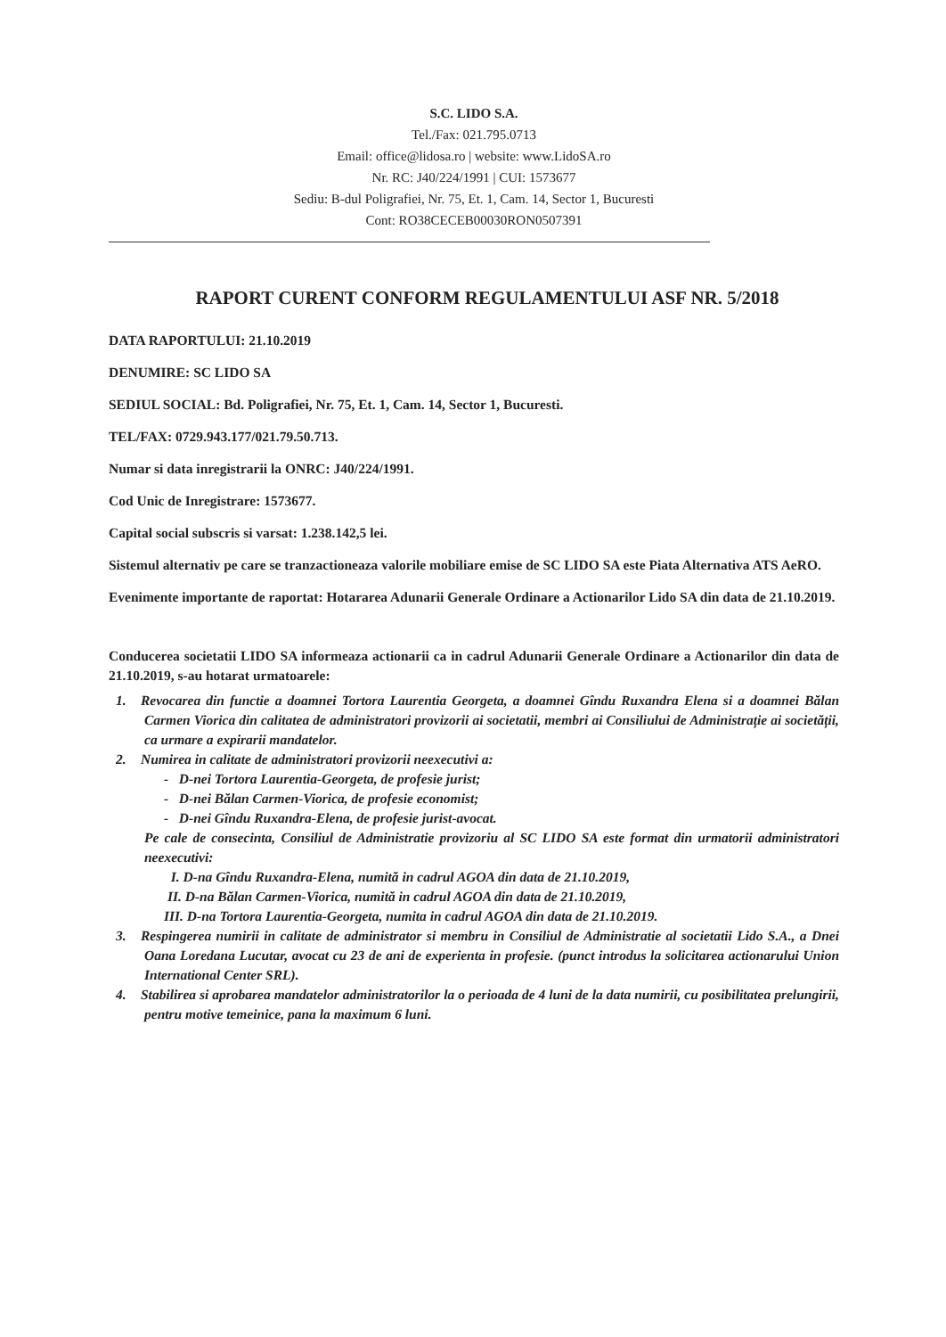S.C. LIDO S.A.
Tel./Fax: 021.795.0713
Email: office@lidosa.ro | website: www.LidoSA.ro
Nr. RC: J40/224/1991 | CUI: 1573677
Sediu: B-dul Poligrafiei, Nr. 75, Et. 1, Cam. 14, Sector 1, Bucuresti
Cont: RO38CECEB00030RON0507391
RAPORT CURENT CONFORM REGULAMENTULUI ASF NR. 5/2018
DATA RAPORTULUI: 21.10.2019
DENUMIRE: SC LIDO SA
SEDIUL SOCIAL: Bd. Poligrafiei, Nr. 75, Et. 1, Cam. 14, Sector 1, Bucuresti.
TEL/FAX: 0729.943.177/021.79.50.713.
Numar si data inregistrarii la ONRC: J40/224/1991.
Cod Unic de Inregistrare: 1573677.
Capital social subscris si varsat: 1.238.142,5 lei.
Sistemul alternativ pe care se tranzactioneaza valorile mobiliare emise de SC LIDO SA este Piata Alternativa ATS AeRO.
Evenimente importante de raportat: Hotararea Adunarii Generale Ordinare a Actionarilor Lido SA din data de 21.10.2019.
Conducerea societatii LIDO SA informeaza actionarii ca in cadrul Adunarii Generale Ordinare a Actionarilor din data de 21.10.2019, s-au hotarat urmatoarele:
1. Revocarea din functie a doamnei Tortora Laurentia Georgeta, a doamnei Gîndu Ruxandra Elena si a doamnei Bălan Carmen Viorica din calitatea de administratori provizorii ai societatii, membri ai Consiliului de Administrație ai societății, ca urmare a expirarii mandatelor.
2. Numirea in calitate de administratori provizorii neexecutivi a:
- D-nei Tortora Laurentia-Georgeta, de profesie jurist;
- D-nei Bălan Carmen-Viorica, de profesie economist;
- D-nei Gîndu Ruxandra-Elena, de profesie jurist-avocat.
Pe cale de consecinta, Consiliul de Administratie provizoriu al SC LIDO SA este format din urmatorii administratori neexecutivi:
I. D-na Gîndu Ruxandra-Elena, numită in cadrul AGOA din data de 21.10.2019,
II. D-na Bălan Carmen-Viorica, numită in cadrul AGOA din data de 21.10.2019,
III. D-na Tortora Laurentia-Georgeta, numita in cadrul AGOA din data de 21.10.2019.
3. Respingerea numirii in calitate de administrator si membru in Consiliul de Administratie al societatii Lido S.A., a Dnei Oana Loredana Lucutar, avocat cu 23 de ani de experienta in profesie. (punct introdus la solicitarea actionarului Union International Center SRL).
4. Stabilirea si aprobarea mandatelor administratorilor la o perioada de 4 luni de la data numirii, cu posibilitatea prelungirii, pentru motive temeinice, pana la maximum 6 luni.